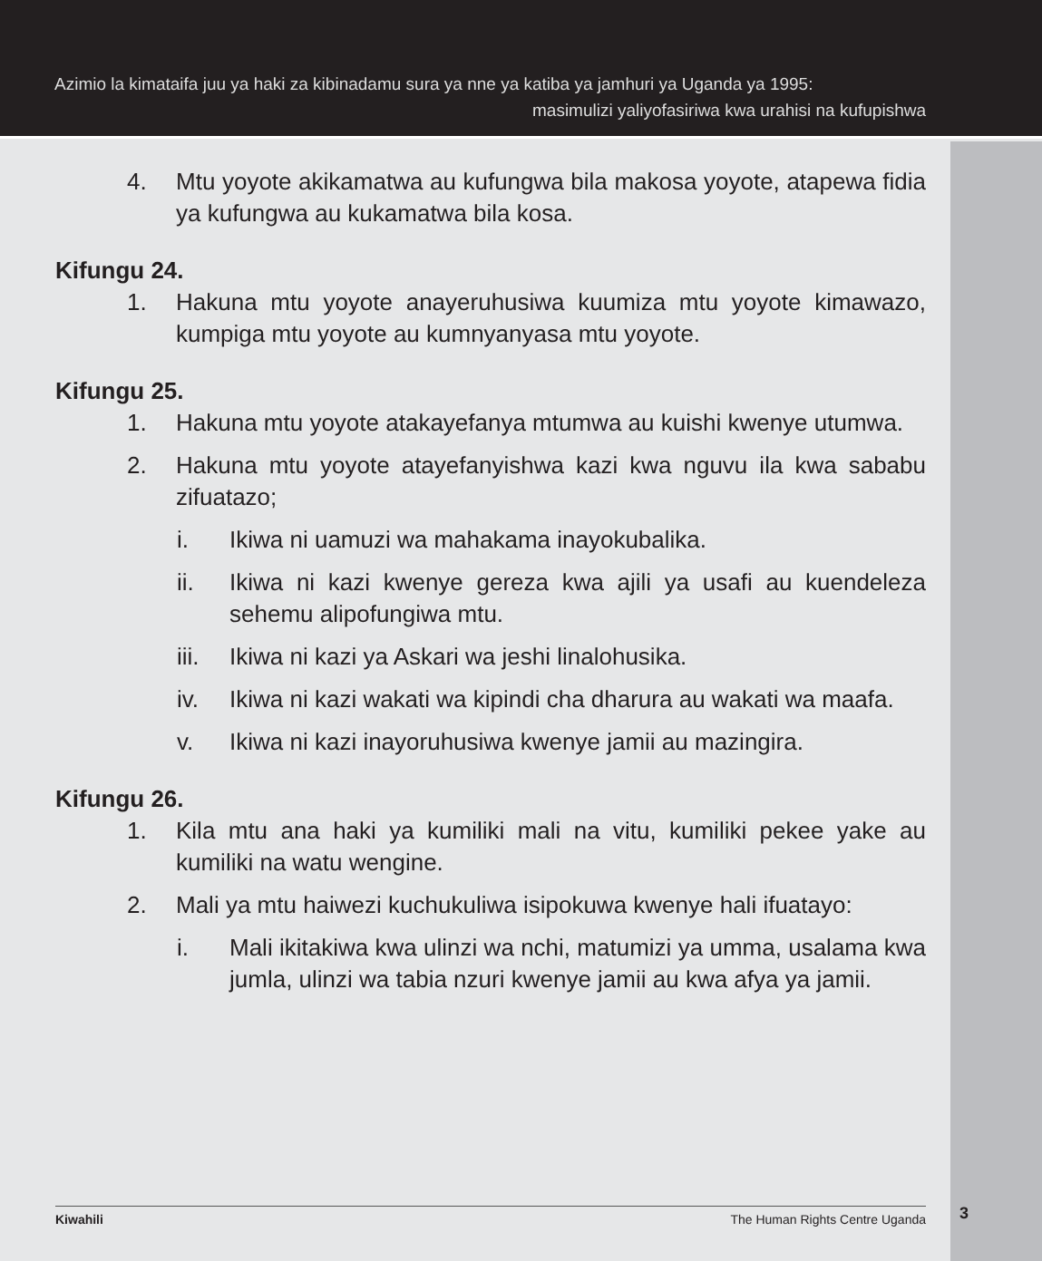Azimio la kimataifa juu ya haki za kibinadamu sura ya nne ya katiba ya jamhuri ya Uganda ya 1995:
masimulizi yaliyofasiriwa kwa urahisi na kufupishwa
4. Mtu yoyote akikamatwa au kufungwa bila makosa yoyote, atapewa fidia ya kufungwa au kukamatwa bila kosa.
Kifungu 24.
1. Hakuna mtu yoyote anayeruhusiwa kuumiza mtu yoyote kimawazo, kumpiga mtu yoyote au kumnyanyasa mtu yoyote.
Kifungu 25.
1. Hakuna mtu yoyote atakayefanya mtumwa au kuishi kwenye utumwa.
2. Hakuna mtu yoyote atayefanyishwa kazi kwa nguvu ila kwa sababu zifuatazo;
i. Ikiwa ni uamuzi wa mahakama inayokubalika.
ii. Ikiwa ni kazi kwenye gereza kwa ajili ya usafi au kuendeleza sehemu alipofungiwa mtu.
iii. Ikiwa ni kazi ya Askari wa jeshi linalohusika.
iv. Ikiwa ni kazi wakati wa kipindi cha dharura au wakati wa maafa.
v. Ikiwa ni kazi inayoruhusiwa kwenye jamii au mazingira.
Kifungu 26.
1. Kila mtu ana haki ya kumiliki mali na vitu, kumiliki pekee yake au kumiliki na watu wengine.
2. Mali ya mtu haiwezi kuchukuliwa isipokuwa kwenye hali ifuatayo:
i. Mali ikitakiwa kwa ulinzi wa nchi, matumizi ya umma, usalama kwa jumla, ulinzi wa tabia nzuri kwenye jamii au kwa afya ya jamii.
Kiwahili The Human Rights Centre Uganda 3